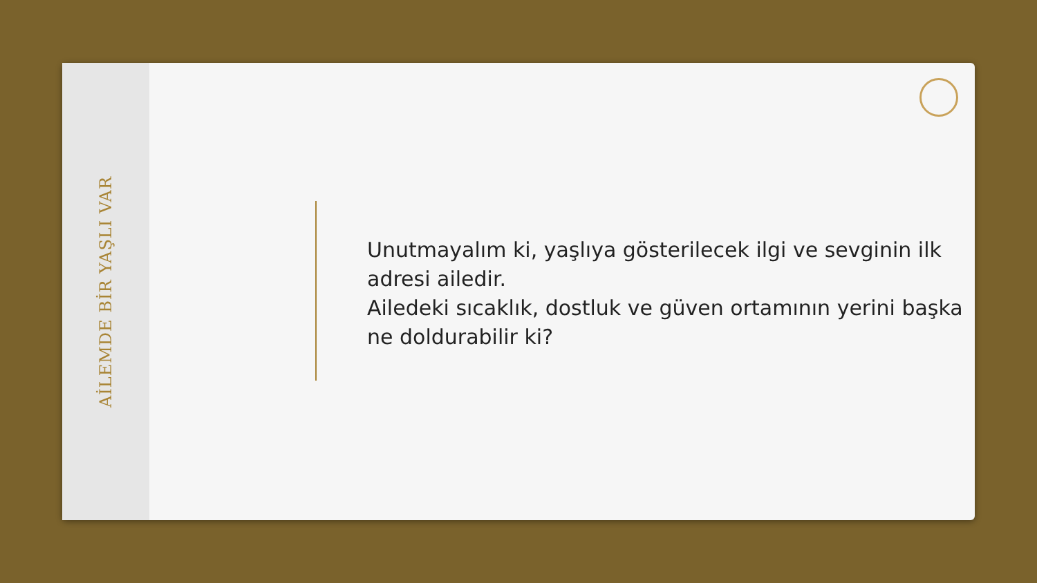AİLEMDE BİR YAŞLI VAR
Unutmayalım ki, yaşlıya gösterilecek ilgi ve sevginin ilk adresi ailedir.
Ailedeki sıcaklık, dostluk ve güven ortamının yerini başka ne doldurabilir ki?